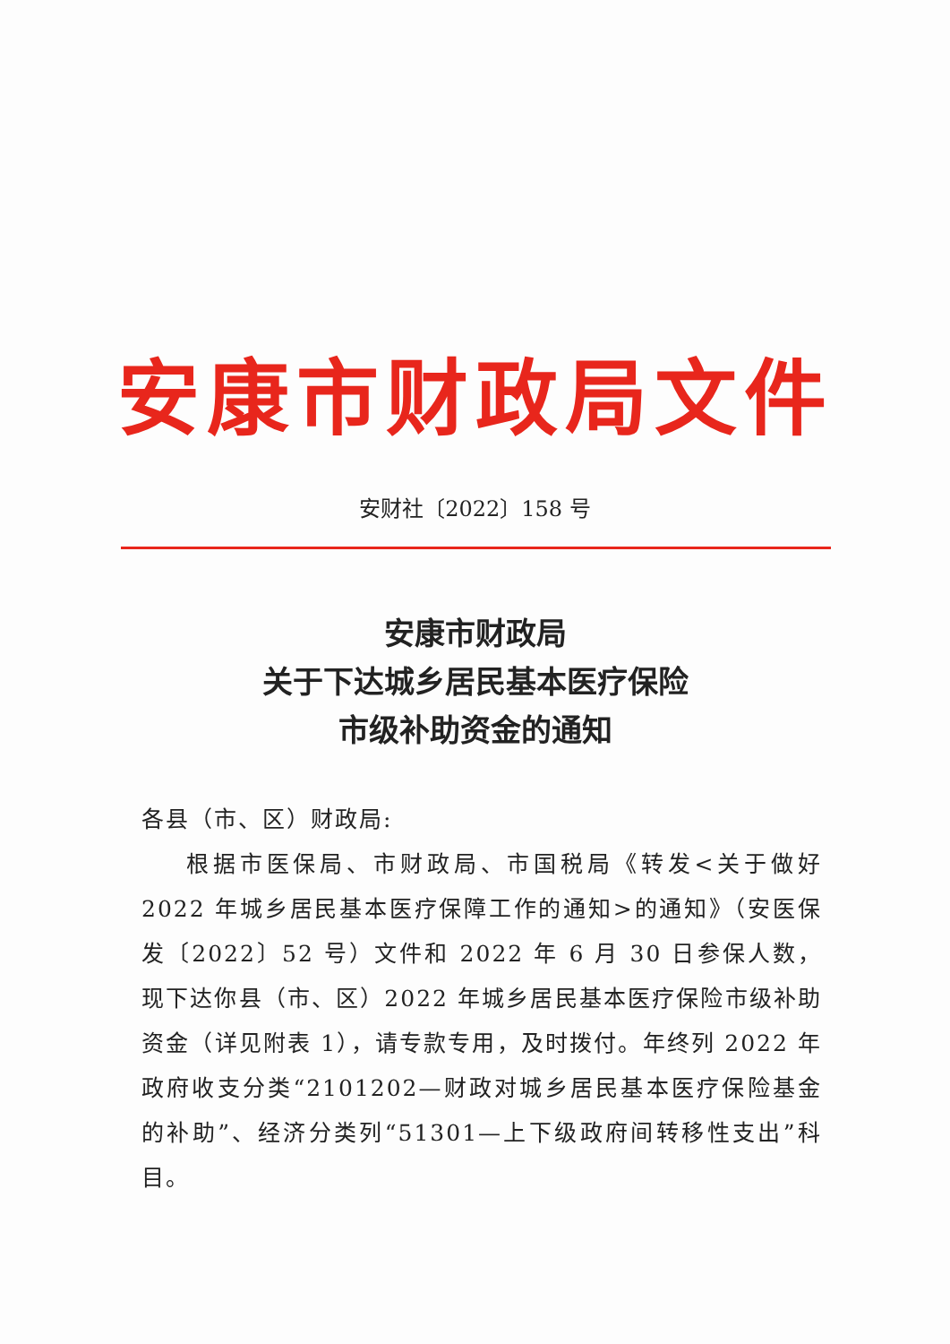安康市财政局文件
安财社〔2022〕158 号
安康市财政局
关于下达城乡居民基本医疗保险
市级补助资金的通知
各县（市、区）财政局:
根据市医保局、市财政局、市国税局《转发<关于做好 2022 年城乡居民基本医疗保障工作的通知>的通知》（安医保发〔2022〕52 号）文件和 2022 年 6 月 30 日参保人数，现下达你县（市、区）2022 年城乡居民基本医疗保险市级补助资金（详见附表 1），请专款专用，及时拨付。年终列 2022 年政府收支分类“2101202—财政对城乡居民基本医疗保险基金的补助”、经济分类列“51301—上下级政府间转移性支出”科目。